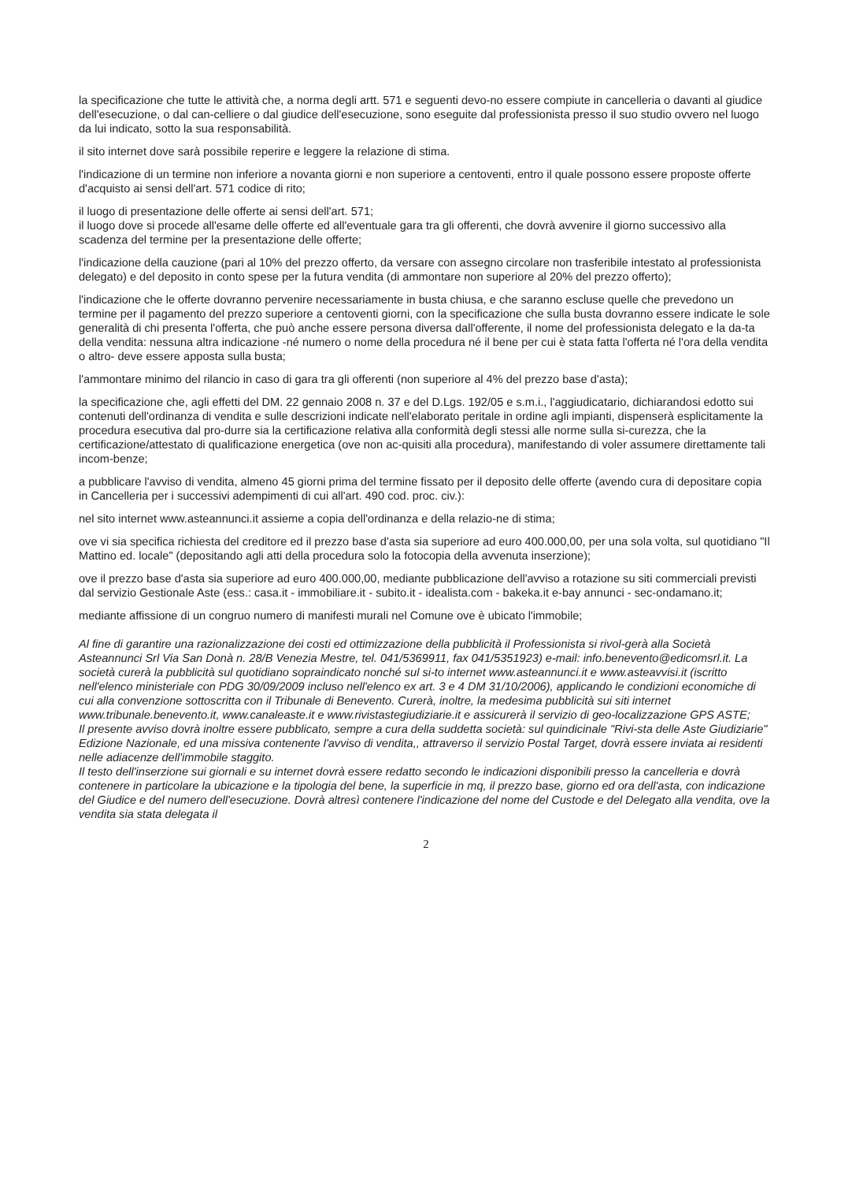la specificazione che tutte le attività che, a norma degli artt. 571 e seguenti devo-no essere compiute in cancelleria o davanti al giudice dell'esecuzione, o dal can-celliere o dal giudice dell'esecuzione, sono eseguite dal professionista presso il suo studio ovvero nel luogo da lui indicato, sotto la sua responsabilità.
il sito internet dove sarà possibile reperire e leggere la relazione di stima.
l'indicazione di un termine non inferiore a novanta giorni e non superiore a centoventi, entro il quale possono essere proposte offerte d'acquisto ai sensi dell'art. 571 codice di rito;
il luogo di presentazione delle offerte ai sensi dell'art. 571;
il luogo dove si procede all'esame delle offerte ed all'eventuale gara tra gli offerenti, che dovrà avvenire il giorno successivo alla scadenza del termine per la presentazione delle offerte;
l'indicazione della cauzione (pari al 10% del prezzo offerto, da versare con assegno circolare non trasferibile intestato al professionista delegato) e del deposito in conto spese per la futura vendita (di ammontare non superiore al 20% del prezzo offerto);
l'indicazione che le offerte dovranno pervenire necessariamente in busta chiusa, e che saranno escluse quelle che prevedono un termine per il pagamento del prezzo superiore a centoventi giorni, con la specificazione che sulla busta dovranno essere indicate le sole generalità di chi presenta l'offerta, che può anche essere persona diversa dall'offerente, il nome del professionista delegato e la da-ta della vendita: nessuna altra indicazione -né numero o nome della procedura né il bene per cui è stata fatta l'offerta né l'ora della vendita o altro- deve essere apposta sulla busta;
l'ammontare minimo del rilancio in caso di gara tra gli offerenti (non superiore al 4% del prezzo base d'asta);
la specificazione che, agli effetti del DM. 22 gennaio 2008 n. 37 e del D.Lgs. 192/05 e s.m.i., l'aggiudicatario, dichiarandosi edotto sui contenuti dell'ordinanza di vendita e sulle descrizioni indicate nell'elaborato peritale in ordine agli impianti, dispenserà esplicitamente la procedura esecutiva dal pro-durre sia la certificazione relativa alla conformità degli stessi alle norme sulla si-curezza, che la certificazione/attestato di qualificazione energetica (ove non ac-quisiti alla procedura), manifestando di voler assumere direttamente tali incom-benze;
a pubblicare l'avviso di vendita, almeno 45 giorni prima del termine fissato per il deposito delle offerte (avendo cura di depositare copia in Cancelleria per i successivi adempimenti di cui all'art. 490 cod. proc. civ.):
nel sito internet www.asteannunci.it assieme a copia dell'ordinanza e della relazio-ne di stima;
ove vi sia specifica richiesta del creditore ed il prezzo base d'asta sia superiore ad euro 400.000,00, per una sola volta, sul quotidiano "Il Mattino ed. locale" (depositando agli atti della procedura solo la fotocopia della avvenuta inserzione);
ove il prezzo base d'asta sia superiore ad euro 400.000,00, mediante pubblicazione dell'avviso a rotazione su siti commerciali previsti dal servizio Gestionale Aste (ess.: casa.it - immobiliare.it - subito.it - idealista.com - bakeka.it e-bay annunci - sec-ondamano.it;
mediante affissione di un congruo numero di manifesti murali nel Comune ove è ubicato l'immobile;
Al fine di garantire una razionalizzazione dei costi ed ottimizzazione della pubblicità il Professionista si rivol-gerà alla Società Asteannunci Srl Via San Donà n. 28/B Venezia Mestre, tel. 041/5369911, fax 041/5351923) e-mail: info.benevento@edicomsrl.it. La società curerà la pubblicità sul quotidiano sopraindicato nonché sul si-to internet www.asteannunci.it e www.asteavvisi.it (iscritto nell'elenco ministeriale con PDG 30/09/2009 incluso nell'elenco ex art. 3 e 4 DM 31/10/2006), applicando le condizioni economiche di cui alla convenzione sottoscritta con il Tribunale di Benevento. Curerà, inoltre, la medesima pubblicità sui siti internet www.tribunale.benevento.it, www.canaleaste.it e www.rivistastegiudiziarie.it e assicurerà il servizio di geo-localizzazione GPS ASTE;
Il presente avviso dovrà inoltre essere pubblicato, sempre a cura della suddetta società: sul quindicinale "Rivi-sta delle Aste Giudiziarie" Edizione Nazionale, ed una missiva contenente l'avviso di vendita,, attraverso il servizio Postal Target, dovrà essere inviata ai residenti nelle adiacenze dell'immobile staggito.
Il testo dell'inserzione sui giornali e su internet dovrà essere redatto secondo le indicazioni disponibili presso la cancelleria e dovrà contenere in particolare la ubicazione e la tipologia del bene, la superficie in mq, il prezzo base, giorno ed ora dell'asta, con indicazione del Giudice e del numero dell'esecuzione. Dovrà altresì contenere l'indicazione del nome del Custode e del Delegato alla vendita, ove la vendita sia stata delegata il
2